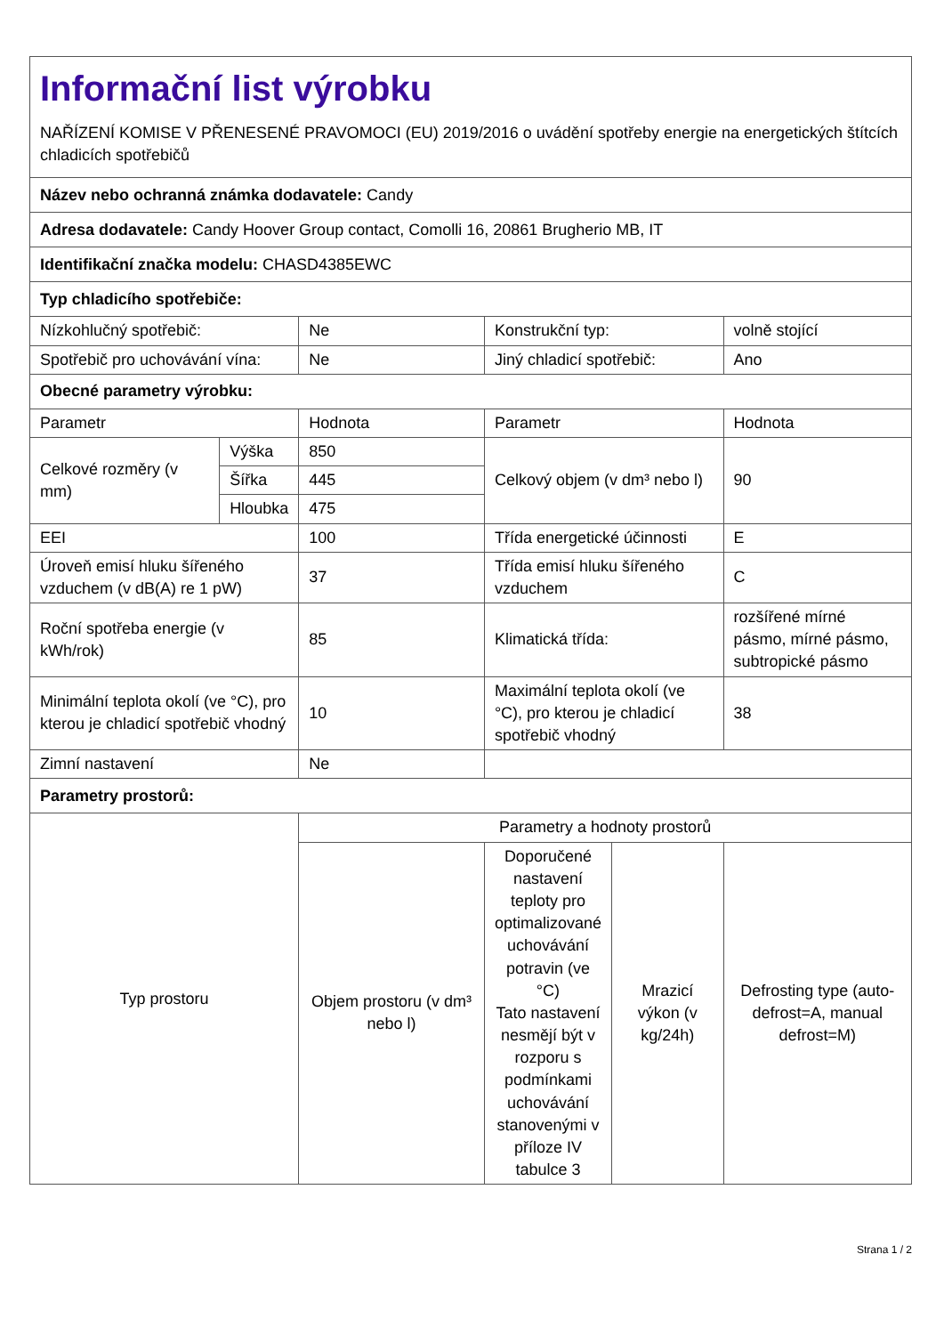| Informační list výrobku NAŘÍZENÍ KOMISE V PŘENESENÉ PRAVOMOCI (EU) 2019/2016 o uvádění spotřeby energie na energetických štítcích chladicích spotřebičů | | | | | |
| Název nebo ochranná známka dodavatele: Candy | | | | | |
| Adresa dodavatele: Candy Hoover Group contact, Comolli 16, 20861 Brugherio MB, IT | | | | | |
| Identifikační značka modelu: CHASD4385EWC | | | | | |
| Typ chladicího spotřebiče: | | | | | |
| Nízkohlučný spotřebič: | | Ne | Konstrukční typ: | | volně stojící |
| Spotřebič pro uchovávání vína: | | Ne | Jiný chladicí spotřebič: | | Ano |
| Obecné parametry výrobku: | | | | | |
| Parametr | | Hodnota | Parametr | | Hodnota |
| Celkové rozměry (v mm) | Výška | 850 | Celkový objem (v dm³ nebo l) | | 90 |
| | Šířka | 445 | | | |
| | Hloubka | 475 | | | |
| EEI | | 100 | Třída energetické účinnosti | | E |
| Úroveň emisí hluku šířeného vzduchem (v dB(A) re 1 pW) | | 37 | Třída emisí hluku šířeného vzduchem | | C |
| Roční spotřeba energie (v kWh/rok) | | 85 | Klimatická třída: | | rozšířené mírné pásmo, mírné pásmo, subtropické pásmo |
| Minimální teplota okolí (ve °C), pro kterou je chladicí spotřebič vhodný | | 10 | Maximální teplota okolí (ve °C), pro kterou je chladicí spotřebič vhodný | | 38 |
| Zimní nastavení | | Ne | | | |
| Parametry prostorů: | | | | | |
| Typ prostoru | | Parametry a hodnoty prostorů | | | |
| | | Objem prostoru (v dm³ nebo l) | Doporučené nastavení teploty pro optimalizované uchovávání potravin (ve °C) Tato nastavení nesmějí být v rozporu s podmínkami uchovávání stanovenými v příloze IV tabulce 3 | Mrazicí výkon (v kg/24h) | Defrosting type (auto-defrost=A, manual defrost=M) |
Strana 1 / 2